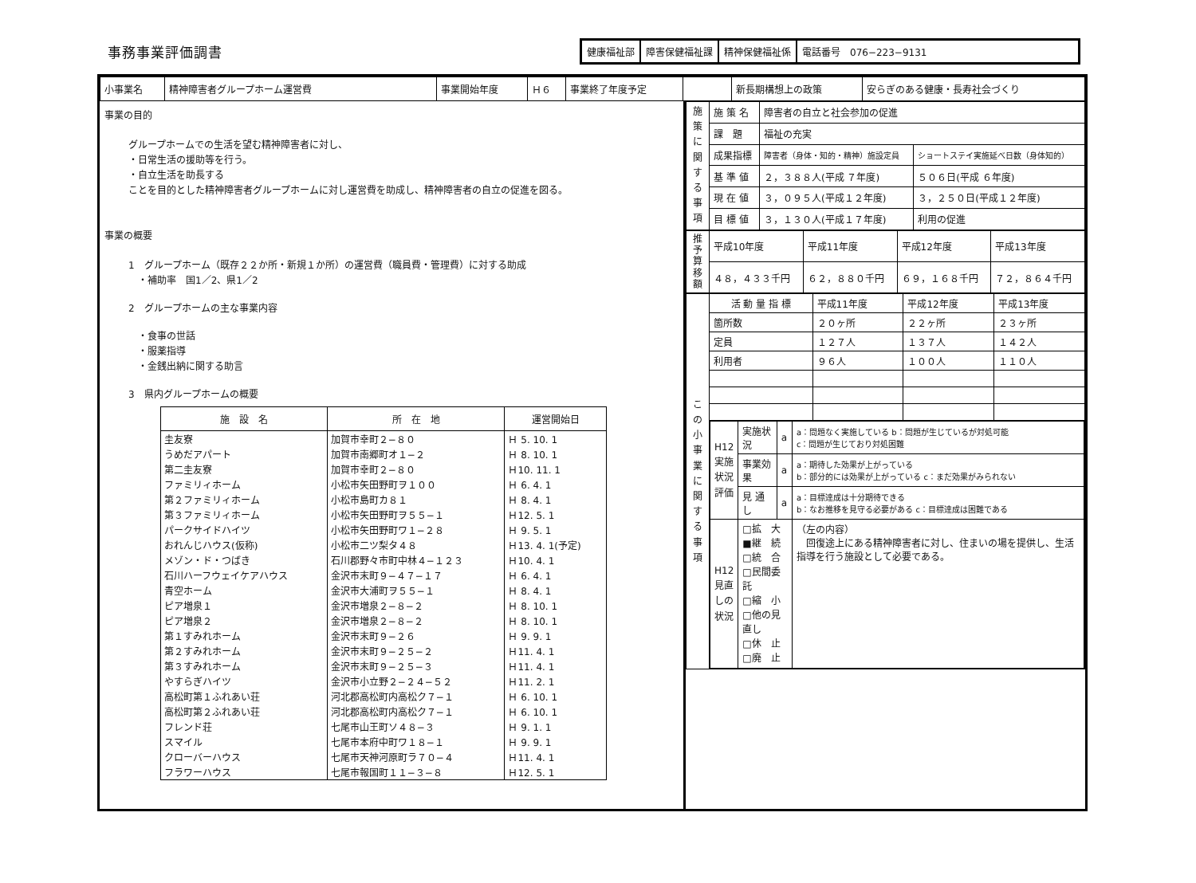事務事業評価調書
健康福祉部 障害保健福祉課 精神保健福祉係 電話番号　076−223−9131
| 小事業名 | 精神障害者グループホーム運営費 | 事業開始年度 | Ｈ６ | 事業終了年度予定 | | 新長期構想上の政策 | 安らぎのある健康・長寿社会づくり |
事業の目的
グループホームでの生活を望む精神障害者に対し、
・日常生活の援助等を行う。
・自立生活を助長する
ことを目的とした精神障害者グループホームに対し運営費を助成し、精神障害者の自立の促進を図る。
事業の概要
1　グループホーム（既存２２か所・新規１か所）の運営費（職員費・管理費）に対する助成
　・補助率　国1／2、県1／2
2　グループホームの主な事業内容
　・食事の世話
　・服薬指導
　・金銭出納に関する助言
3　県内グループホームの概要
| 施 設 名 | 所 在 地 | 運営開始日 |
| --- | --- | --- |
| 圭友寮 | 加賀市幸町２−８０ | Ｈ 5. 10. 1 |
| うめだアパート | 加賀市南郷町オ１−２ | Ｈ 8. 10. 1 |
| 第二圭友寮 | 加賀市幸町２−８０ | Ｈ10. 11. 1 |
| ファミリィホーム | 小松市矢田野町ヲ１００ | Ｈ 6. 4. 1 |
| 第２ファミリィホーム | 小松市島町カ８１ | Ｈ 8. 4. 1 |
| 第３ファミリィホーム | 小松市矢田野町ヲ５５−１ | Ｈ12. 5. 1 |
| パークサイドハイツ | 小松市矢田野町ワ１−２８ | Ｈ 9. 5. 1 |
| おれんじハウス(仮称) | 小松市二ツ梨タ４８ | Ｈ13. 4. 1(予定) |
| メゾン・ド・つばき | 石川郡野々市町中林４−１２３ | Ｈ10. 4. 1 |
| 石川ハーフウェイケアハウス | 金沢市末町９−４７−１７ | Ｈ 6. 4. 1 |
| 青空ホーム | 金沢市大浦町ヲ５５−１ | Ｈ 8. 4. 1 |
| ピア増泉１ | 金沢市増泉２−８−２ | Ｈ 8. 10. 1 |
| ピア増泉２ | 金沢市増泉２−８−２ | Ｈ 8. 10. 1 |
| 第１すみれホーム | 金沢市末町９−２６ | Ｈ 9. 9. 1 |
| 第２すみれホーム | 金沢市末町９−２５−２ | Ｈ11. 4. 1 |
| 第３すみれホーム | 金沢市末町９−２５−３ | Ｈ11. 4. 1 |
| やすらぎハイツ | 金沢市小立野２−２４−５２ | Ｈ11. 2. 1 |
| 高松町第１ふれあい荘 | 河北郡高松町内高松ク７−１ | Ｈ 6. 10. 1 |
| 高松町第２ふれあい荘 | 河北郡高松町内高松ク７−１ | Ｈ 6. 10. 1 |
| フレンド荘 | 七尾市山王町ソ４８−３ | Ｈ 9. 1. 1 |
| スマイル | 七尾市本府中町ワ１８−１ | Ｈ 9. 9. 1 |
| クローバーハウス | 七尾市天神河原町ラ７０−４ | Ｈ11. 4. 1 |
| フラワーハウス | 七尾市報国町１１−３−８ | Ｈ12. 5. 1 |
| 施策に関する事項 | 施 策 名 | 障害者の自立と社会参加の促進 | |
| | 課 題 | 福祉の充実 | |
| | 成果指標 | 障害者（身体・知的・精神）施設定員 | ショートステイ実施延べ日数（身体知的） |
| | 基 準 値 | ２，３８８人(平成 ７年度) | ５０６日(平成 ６年度) |
| | 現 在 値 | ３，０９５人(平成１２年度) | ３，２５０日(平成１２年度) |
| | 目 標 値 | ３，１３０人(平成１７年度) | 利用の促進 |
| 推予算移額 | 平成10年度 | 平成11年度 | 平成12年度 | 平成13年度 |
| | ４８，４３３千円 | ６２，８８０千円 | ６９，１６８千円 | ７２，８６４千円 |
| この小事業に関する事項 | 活 動 量 指 標 | 平成11年度 | 平成12年度 | 平成13年度 |
| | 箇所数 | ２０ヶ所 | ２２ヶ所 | ２３ヶ所 |
| | 定員 | １２７人 | １３７人 | １４２人 |
| | 利用者 | ９６人 | １００人 | １１０人 |
| | / H12実施状況評価 / 実施状況 / a / a：問題なく実施している b：問題が生じているが対処可能 c：問題が生じており対処困難 / / / 事業効果 / a / a：期待した効果が上がっている b：部分的には効果が上がっている c：まだ効果がみられない / / / 見 通 し / a / a：目標達成は十分期待できる b：なお推移を見守る必要がある c：目標達成は困難である / / H12見直しの状況 / □拡 大 ■継 続 □統 合 □民間委託 □縮 小 □他の見直し □休 止 □廃 止 / / （左の内容） 回復途上にある精神障害者に対し、住まいの場を提供し、生活指導を行う施設として必要である。 / | | | |